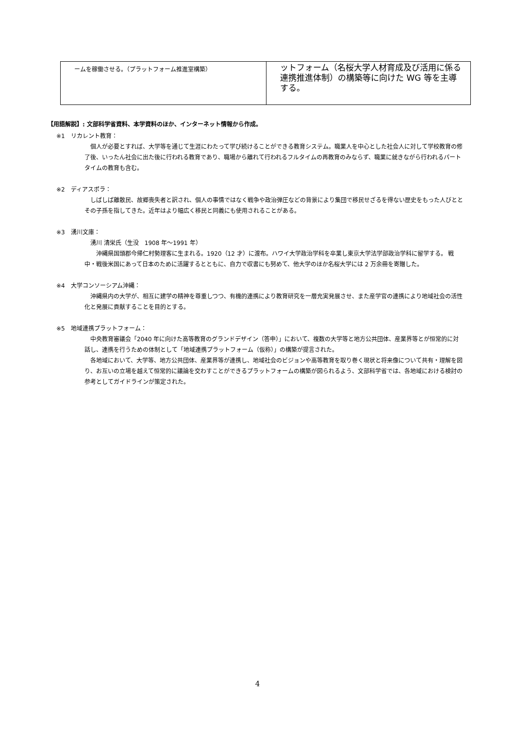| ームを稼働させる。（プラットフォーム推進室構築） | ットフォーム（名桜大学人材育成及び活用に係る連携推進体制）の構築等に向けた WG 等を主導する。 |
【用語解説】: 文部科学省資料、本学資料のほか、インターネット情報から作成。
※1　リカレント教育：
個人が必要とすれば、大学等を通じて生涯にわたって学び続けることができる教育システム。職業人を中心とした社会人に対して学校教育の修了後、いったん社会に出た後に行われる教育であり、職場から離れて行われるフルタイムの再教育のみならず、職業に就きながら行われるパートタイムの教育も含む。
※2　ディアスポラ：
しばしば離散民、故郷喪失者と訳され、個人の事情ではなく戦争や政治弾圧などの背景により集団で移民せざるを得ない歴史をもった人びととその子孫を指してきた。近年はより幅広く移民と同義にも使用されることがある。
※3　湧川文庫：
湧川 清栄氏（生没　1908 年～1991 年）
　沖縄県国頭郡今帰仁村勢理客に生まれる。1920（12 才）に渡布。ハワイ大学政治学科を卒業し東京大学法学部政治学科に留学する。 戦中・戦後米国にあって日本のために活躍するとともに、自力で収書にも努めて、他大学のほか名桜大学には 2 万余冊を寄贈した。
※4　大学コンソーシアム沖縄：
沖縄県内の大学が、相互に建学の精神を尊重しつつ、有機的連携により教育研究を一層充実発展させ、また産学官の連携により地域社会の活性化と発展に貢献することを目的とする。
※5　地域連携プラットフォーム：
中央教育審議会「2040 年に向けた高等教育のグランドデザイン（答申）」において、複数の大学等と地方公共団体、産業界等とが恒常的に対話し、連携を行うための体制として「地域連携プラットフォーム（仮称）」の構築が提言された。
各地域において、大学等、地方公共団体、産業界等が連携し、地域社会のビジョンや高等教育を取り巻く現状と将来像について共有・理解を図り、お互いの立場を越えて恒常的に議論を交わすことができるプラットフォームの構築が図られるよう、文部科学省では、各地域における検討の参考としてガイドラインが策定された。
4